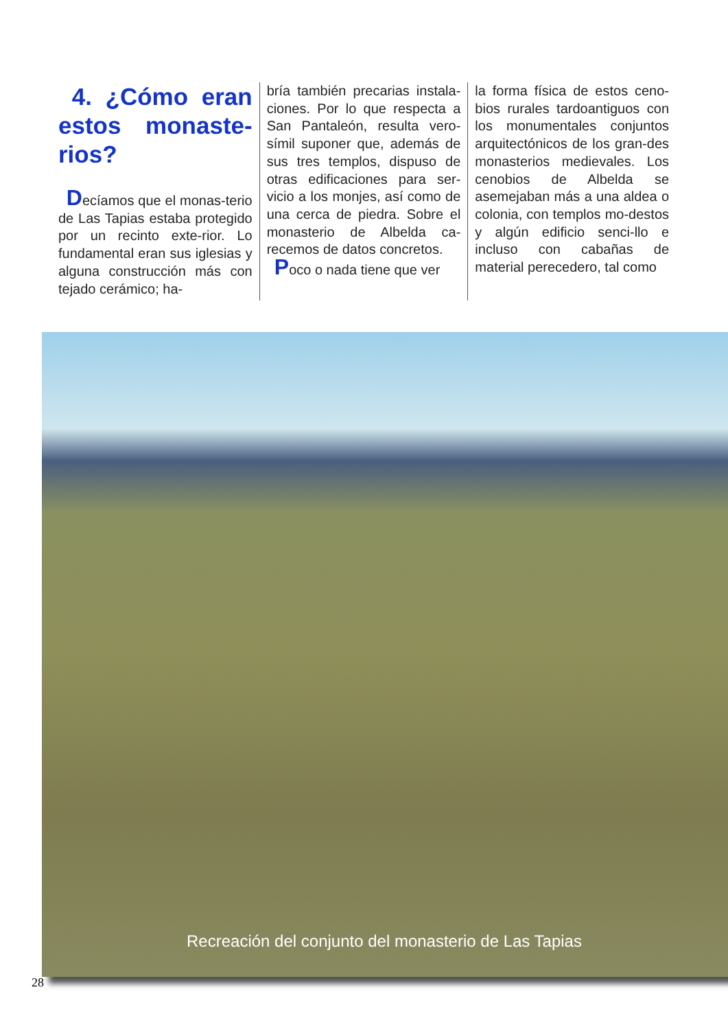4. ¿Cómo eran estos monaste-rios?
Decíamos que el monas-terio de Las Tapias estaba protegido por un recinto exte-rior. Lo fundamental eran sus iglesias y alguna construcción más con tejado cerámico; ha-
bría también precarias instala-ciones. Por lo que respecta a San Pantaleón, resulta vero-símil suponer que, además de sus tres templos, dispuso de otras edificaciones para ser-vicio a los monjes, así como de una cerca de piedra. Sobre el monasterio de Albelda ca-recemos de datos concretos.
Poco o nada tiene que ver
la forma física de estos ceno-bios rurales tardoantiguos con los monumentales conjuntos arquitectónicos de los gran-des monasterios medievales. Los cenobios de Albelda se asemejaban más a una aldea o colonia, con templos mo-destos y algún edificio senci-llo e incluso con cabañas de material perecedero, tal como
Recreación del conjunto del monasterio de Las Tapias
28